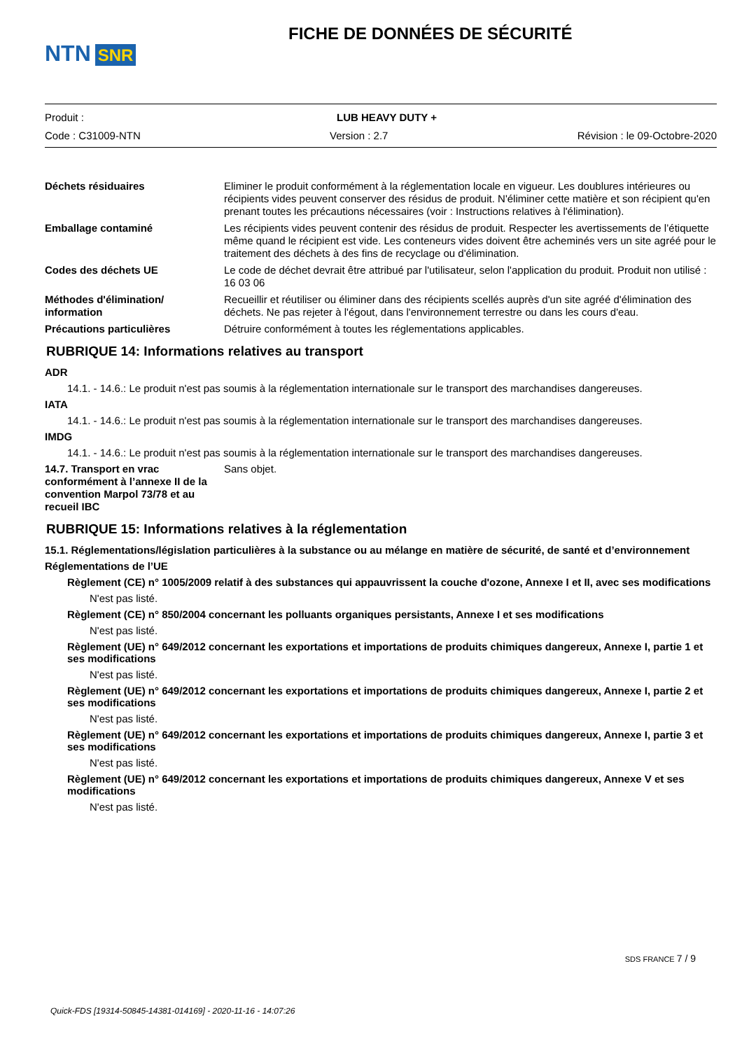NTN SNR
FICHE DE DONNÉES DE SÉCURITÉ
Produit : LUB HEAVY DUTY +
Code : C31009-NTN Version : 2.7 Révision : le 09-Octobre-2020
Déchets résiduaires Eliminer le produit conformément à la réglementation locale en vigueur. Les doublures intérieures ou récipients vides peuvent conserver des résidus de produit. N'éliminer cette matière et son récipient qu'en prenant toutes les précautions nécessaires (voir : Instructions relatives à l'élimination).
Emballage contaminé Les récipients vides peuvent contenir des résidus de produit. Respecter les avertissements de l’étiquette même quand le récipient est vide. Les conteneurs vides doivent être acheminés vers un site agréé pour le traitement des déchets à des fins de recyclage ou d'élimination.
Codes des déchets UE Le code de déchet devrait être attribué par l'utilisateur, selon l'application du produit. Produit non utilisé : 16 03 06
Méthodes d'élimination/ information
Recueillir et réutiliser ou éliminer dans des récipients scellés auprès d'un site agréé d'élimination des déchets. Ne pas rejeter à l'égout, dans l'environnement terrestre ou dans les cours d'eau.
Précautions particulières Détruire conformément à toutes les réglementations applicables.
RUBRIQUE 14: Informations relatives au transport
ADR
14.1. - 14.6.: Le produit n'est pas soumis à la réglementation internationale sur le transport des marchandises dangereuses.
IATA
14.1. - 14.6.: Le produit n'est pas soumis à la réglementation internationale sur le transport des marchandises dangereuses.
IMDG
14.1. - 14.6.: Le produit n'est pas soumis à la réglementation internationale sur le transport des marchandises dangereuses.
14.7. Transport en vrac conformément à l’annexe II de la convention Marpol 73/78 et au recueil IBC
Sans objet.
RUBRIQUE 15: Informations relatives à la réglementation
15.1. Réglementations/législation particulières à la substance ou au mélange en matière de sécurité, de santé et d’environnement
Réglementations de l’UE
Règlement (CE) n° 1005/2009 relatif à des substances qui appauvrissent la couche d'ozone, Annexe I et II, avec ses modifications
N'est pas listé.
Règlement (CE) n° 850/2004 concernant les polluants organiques persistants, Annexe I et ses modifications
N'est pas listé.
Règlement (UE) n° 649/2012 concernant les exportations et importations de produits chimiques dangereux, Annexe I, partie 1 et ses modifications
N'est pas listé.
Règlement (UE) n° 649/2012 concernant les exportations et importations de produits chimiques dangereux, Annexe I, partie 2 et ses modifications
N'est pas listé.
Règlement (UE) n° 649/2012 concernant les exportations et importations de produits chimiques dangereux, Annexe I, partie 3 et ses modifications
N'est pas listé.
Règlement (UE) n° 649/2012 concernant les exportations et importations de produits chimiques dangereux, Annexe V et ses modifications
N'est pas listé.
SDS FRANCE 7 / 9
Quick-FDS [19314-50845-14381-014169] - 2020-11-16 - 14:07:26